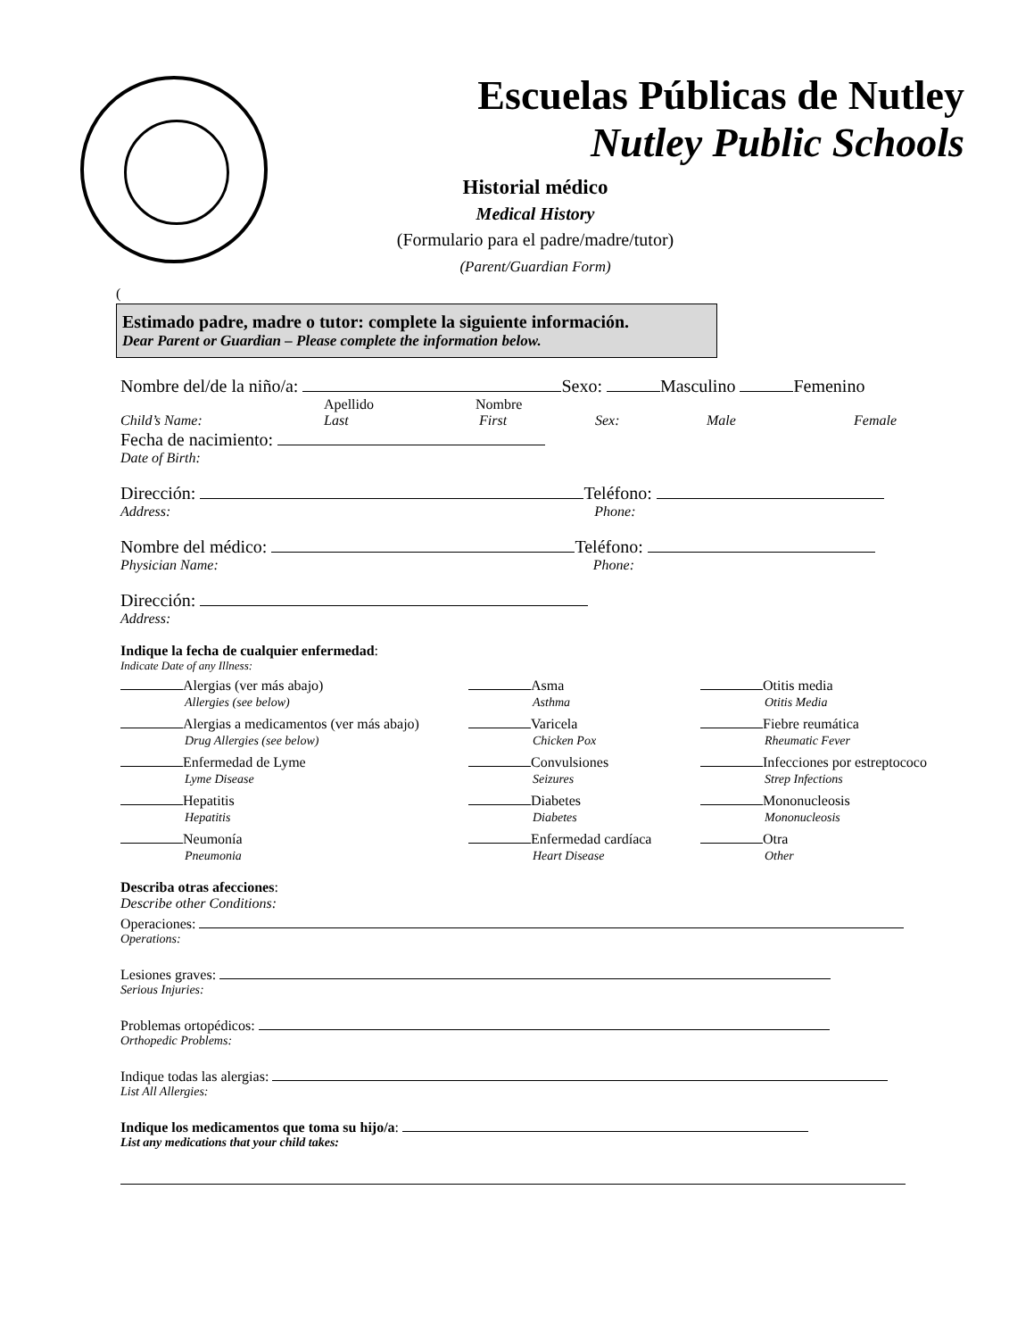Escuelas Públicas de Nutley
Nutley Public Schools
Historial médico
Medical History
(Formulario para el padre/madre/tutor)
(Parent/Guardian Form)
(
Estimado padre, madre o tutor: complete la siguiente información.
Dear Parent or Guardian – Please complete the information below.
Nombre del/de la niño/a: Sexo: Masculino Femenino
Apellido Nombre
Child’s Name: Last First Sex: Male Female
Fecha de nacimiento:
Date of Birth:
Dirección: Teléfono:
Address: Phone:
Nombre del médico: Teléfono:
Physician Name: Phone:
Dirección:
Address:
Indique la fecha de cualquier enfermedad:
Indicate Date of any Illness:
Alergias (ver más abajo)
Asma
Otitis media
Allergies (see below)
Asthma
Otitis Media
Alergias a medicamentos (ver más abajo)
Varicela
Fiebre reumática
Drug Allergies (see below)
Chicken Pox
Rheumatic Fever
Enfermedad de Lyme
Convulsiones
Infecciones por estreptococo
Lyme Disease
Seizures
Strep Infections
Hepatitis
Diabetes
Mononucleosis
Hepatitis
Diabetes
Mononucleosis
Neumonía
Enfermedad cardíaca
Otra
Pneumonia
Heart Disease
Other
Describa otras afecciones:
Describe other Conditions:
Operaciones:
Operations:
Lesiones graves:
Serious Injuries:
Problemas ortopédicos:
Orthopedic Problems:
Indique todas las alergias:
List All Allergies:
Indique los medicamentos que toma su hijo/a:
List any medications that your child takes: